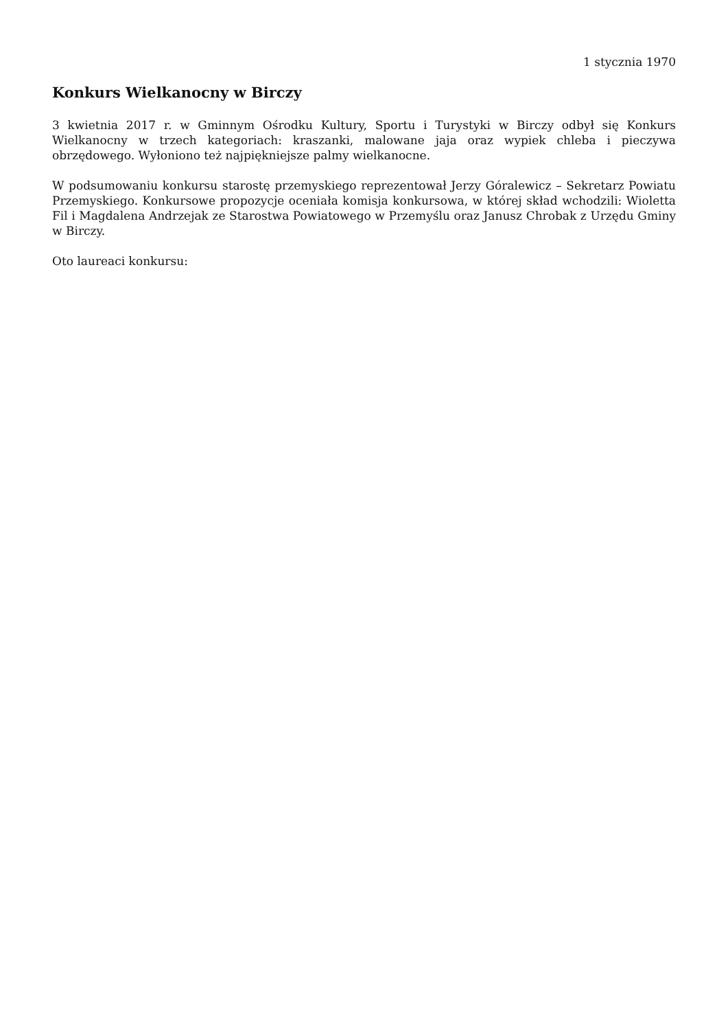1 stycznia 1970
Konkurs Wielkanocny w Birczy
3 kwietnia 2017 r. w Gminnym Ośrodku Kultury, Sportu i Turystyki w Birczy odbył się Konkurs Wielkanocny w trzech kategoriach: kraszanki, malowane jaja oraz wypiek chleba i pieczywa obrzędowego. Wyłoniono też najpiękniejsze palmy wielkanocne.
W podsumowaniu konkursu starostę przemyskiego reprezentował Jerzy Góralewicz – Sekretarz Powiatu Przemyskiego. Konkursowe propozycje oceniała komisja konkursowa, w której skład wchodzili: Wioletta Fil i Magdalena Andrzejak ze Starostwa Powiatowego w Przemyślu oraz Janusz Chrobak z Urzędu Gminy w Birczy.
Oto laureaci konkursu: